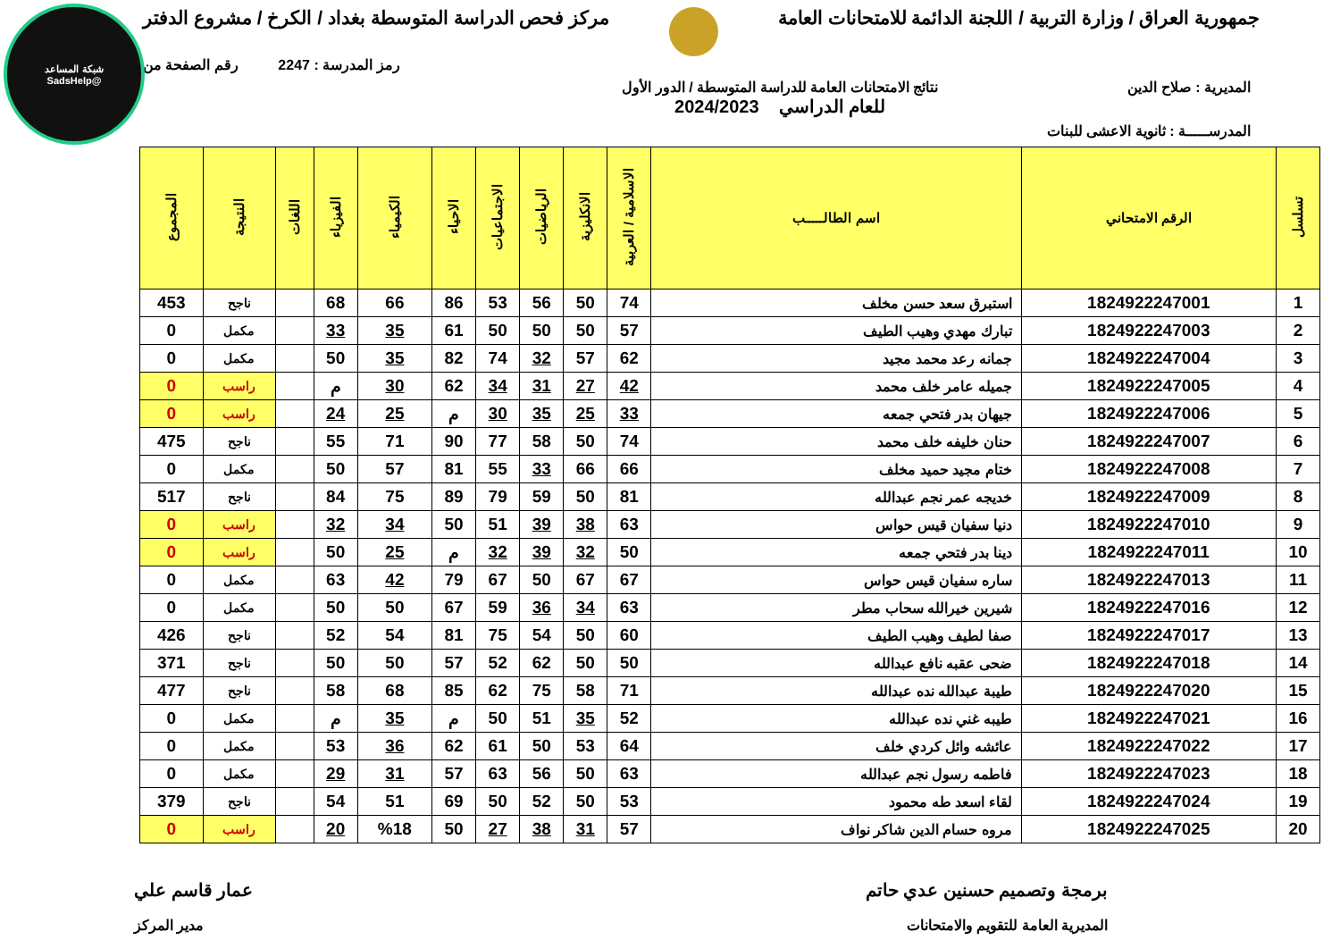شبكة المساعد
@SadsHelp
جمهورية العراق / وزارة التربية / اللجنة الدائمة للامتحانات العامة مركز فحص الدراسة المتوسطة بغداد / الكرخ / مشروع الدفتر
رمز المدرسة : 2247 رقم الصفحة من
المديرية : صلاح الدين نتائج الامتحانات العامة للدراسة المتوسطة / الدور الأول
للعام الدراسي 2024/2023
المدرســـــة : ثانوية الاعشى للبنات
| تسلسل | الرقم الامتحاني | اسم الطالـــــب | الاسلامية / العربية | الانكليزية | الرياضيات | الاجتماعيات | الاحياء | الكيمياء | الفيزياء | اللغات | النتيجة | المجموع |
| --- | --- | --- | --- | --- | --- | --- | --- | --- | --- | --- | --- | --- |
| 1 | 1824922247001 | استبرق سعد حسن مخلف | 74 | 50 | 56 | 53 | 86 | 66 | 68 | | ناجح | 453 |
| 2 | 1824922247003 | تبارك مهدي وهيب الطيف | 57 | 50 | 50 | 50 | 61 | 35 | 33 | | مكمل | 0 |
| 3 | 1824922247004 | جمانه رعد محمد مجيد | 62 | 57 | 32 | 74 | 82 | 35 | 50 | | مكمل | 0 |
| 4 | 1824922247005 | جميله عامر خلف محمد | 42 | 27 | 31 | 34 | 62 | 30 | م | | راسب | 0 |
| 5 | 1824922247006 | جيهان بدر فتحي جمعه | 33 | 25 | 35 | 30 | م | 25 | 24 | | راسب | 0 |
| 6 | 1824922247007 | حنان خليفه خلف محمد | 74 | 50 | 58 | 77 | 90 | 71 | 55 | | ناجح | 475 |
| 7 | 1824922247008 | ختام مجيد حميد مخلف | 66 | 66 | 33 | 55 | 81 | 57 | 50 | | مكمل | 0 |
| 8 | 1824922247009 | خديجه عمر نجم عبدالله | 81 | 50 | 59 | 79 | 89 | 75 | 84 | | ناجح | 517 |
| 9 | 1824922247010 | دنيا سفيان قيس حواس | 63 | 38 | 39 | 51 | 50 | 34 | 32 | | راسب | 0 |
| 10 | 1824922247011 | دينا بدر فتحي جمعه | 50 | 32 | 39 | 32 | م | 25 | 50 | | راسب | 0 |
| 11 | 1824922247013 | ساره سفيان قيس حواس | 67 | 67 | 50 | 67 | 79 | 42 | 63 | | مكمل | 0 |
| 12 | 1824922247016 | شيرين خيرالله سحاب مطر | 63 | 34 | 36 | 59 | 67 | 50 | 50 | | مكمل | 0 |
| 13 | 1824922247017 | صفا لطيف وهيب الطيف | 60 | 50 | 54 | 75 | 81 | 54 | 52 | | ناجح | 426 |
| 14 | 1824922247018 | ضحى عقبه نافع عبدالله | 50 | 50 | 62 | 52 | 57 | 50 | 50 | | ناجح | 371 |
| 15 | 1824922247020 | طيبة عبدالله نده عبدالله | 71 | 58 | 75 | 62 | 85 | 68 | 58 | | ناجح | 477 |
| 16 | 1824922247021 | طيبه غني نده عبدالله | 52 | 35 | 51 | 50 | م | 35 | م | | مكمل | 0 |
| 17 | 1824922247022 | عائشه وائل كردي خلف | 64 | 53 | 50 | 61 | 62 | 36 | 53 | | مكمل | 0 |
| 18 | 1824922247023 | فاطمه رسول نجم عبدالله | 63 | 50 | 56 | 63 | 57 | 31 | 29 | | مكمل | 0 |
| 19 | 1824922247024 | لقاء اسعد طه محمود | 53 | 50 | 52 | 50 | 69 | 51 | 54 | | ناجح | 379 |
| 20 | 1824922247025 | مروه حسام الدين شاكر نواف | 57 | 31 | 38 | 27 | 50 | %18 | 20 | | راسب | 0 |
برمجة وتصميم حسنين عدي حاتم عمار قاسم علي
المديرية العامة للتقويم والامتحانات مدير المركز